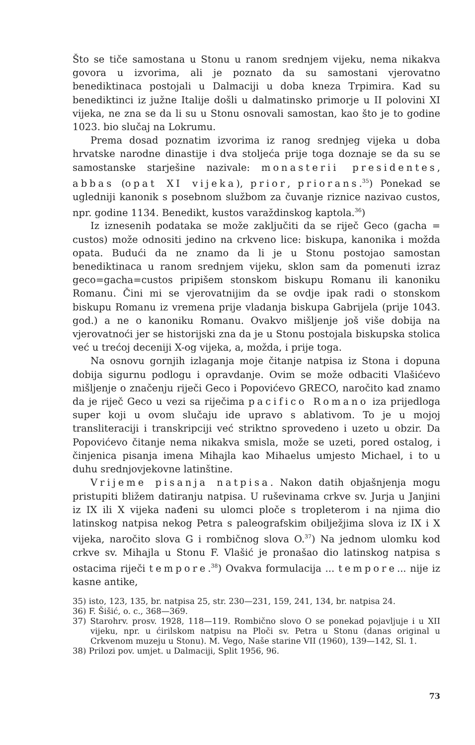Što se tiče samostana u Stonu u ranom srednjem vijeku, nema nikakva govora u izvorima, ali je poznato da su samostani vjerovatno benediktinaca postojali u Dalmaciji u doba kneza Trpimira. Kad su benediktinci iz južne Italije došli u dalmatinsko primorje u II polovini XI vijeka, ne zna se da li su u Stonu osnovali samostan, kao što je to godine 1023. bio slučaj na Lokrumu.
Prema dosad poznatim izvorima iz ranog srednjeg vijeka u doba hrvatske narodne dinastije i dva stoljeća prije toga doznaje se da su se samostanske starješine nazivale: monasterii presidentes, abbas (opat XI vijeka), prior, priorans.<sup>35</sup>) Ponekad se ugledniji kanonik s posebnom službom za čuvanje riznice nazivao custos, npr. godine 1134. Benedikt, kustos varaždinskog kaptola.<sup>36</sup>)
Iz iznesenih podataka se može zaključiti da se riječ Geco (gacha = custos) može odnositi jedino na crkveno lice: biskupa, kanonika i možda opata. Budući da ne znamo da li je u Stonu postojao samostan benediktinaca u ranom srednjem vijeku, sklon sam da pomenuti izraz geco=gacha=custos pripišem stonskom biskupu Romanu ili kanoniku Romanu. Čini mi se vjerovatnijim da se ovdje ipak radi o stonskom biskupu Romanu iz vremena prije vladanja biskupa Gabrijela (prije 1043. god.) a ne o kanoniku Romanu. Ovakvo mišljenje još više dobija na vjerovatnoći jer se historijski zna da je u Stonu postojala biskupska stolica već u trećoj deceniji X-og vijeka, a, možda, i prije toga.
Na osnovu gornjih izlaganja moje čitanje natpisa iz Stona i dopuna dobija sigurnu podlogu i opravdanje. Ovim se može odbaciti Vlašićevo mišljenje o značenju riječi Geco i Popovićevo GRECO, naročito kad znamo da je riječ Geco u vezi sa riječima pacifico Romano iza prijedloga super koji u ovom slučaju ide upravo s ablativom. To je u mojoj transliteraciji i transkripciji već striktno sprovedeno i uzeto u obzir. Da Popovićevo čitanje nema nikakva smisla, može se uzeti, pored ostalog, i činjenica pisanja imena Mihajla kao Mihaelus umjesto Michael, i to u duhu srednjovjekovne latinštine.
Vrijeme pisanja natpisa. Nakon datih objašnjenja mogu pristupiti bližem datiranju natpisa. U ruševinama crkve sv. Jurja u Janjini iz IX ili X vijeka nađeni su ulomci ploče s tropleterom i na njima dio latinskog natpisa nekog Petra s paleografskim obilježjima slova iz IX i X vijeka, naročito slova G i rombičnog slova O.<sup>37</sup>) Na jednom ulomku kod crkve sv. Mihajla u Stonu F. Vlašić je pronašao dio latinskog natpisa s ostacima riječi tempore.<sup>38</sup>) Ovakva formulacija ... tempore... nije iz kasne antike,
35) isto, 123, 135, br. natpisa 25, str. 230—231, 159, 241, 134, br. natpisa 24.
36) F. Šišić, o. c., 368—369.
37) Starohrv. prosv. 1928, 118—119. Rombično slovo O se ponekad pojavljuje i u XII vijeku, npr. u ćirilskom natpisu na Ploči sv. Petra u Stonu (danas original u Crkvenom muzeju u Stonu). M. Vego, Naše starine VII (1960), 139—142, Sl. 1.
38) Prilozi pov. umjet. u Dalmaciji, Split 1956, 96.
73